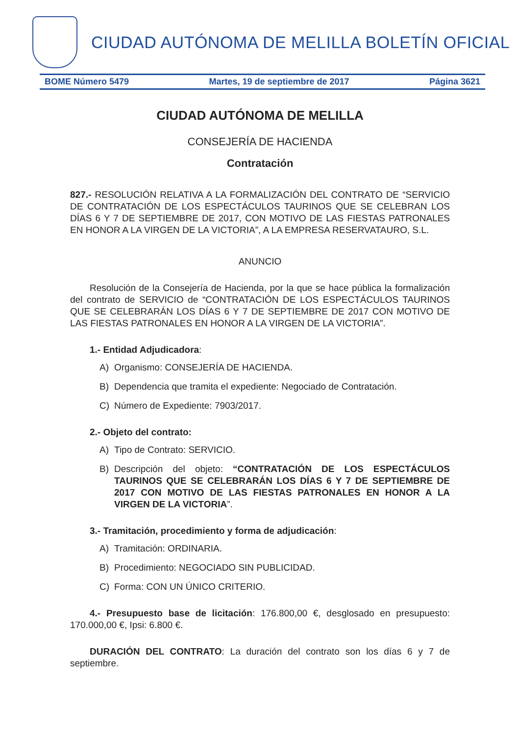CIUDAD AUTÓNOMA DE MELILLA BOLETÍN OFICIAL
BOME Número 5479 Martes, 19 de septiembre de 2017 Página 3621
CIUDAD AUTÓNOMA DE MELILLA
CONSEJERÍA DE HACIENDA
Contratación
827.- RESOLUCIÓN RELATIVA A LA FORMALIZACIÓN DEL CONTRATO DE “SERVICIO DE CONTRATACIÓN DE LOS ESPECTÁCULOS TAURINOS QUE SE CELEBRAN LOS DÍAS 6 Y 7 DE SEPTIEMBRE DE 2017, CON MOTIVO DE LAS FIESTAS PATRONALES EN HONOR A LA VIRGEN DE LA VICTORIA”, A LA EMPRESA RESERVATAURO, S.L.
ANUNCIO
Resolución de la Consejería de Hacienda, por la que se hace pública la formalización del contrato de SERVICIO de “CONTRATACIÓN DE LOS ESPECTÁCULOS TAURINOS QUE SE CELEBRARÁN LOS DÍAS 6 Y 7 DE SEPTIEMBRE DE 2017 CON MOTIVO DE LAS FIESTAS PATRONALES EN HONOR A LA VIRGEN DE LA VICTORIA”.
1.- Entidad Adjudicadora:
A) Organismo: CONSEJERÍA DE HACIENDA.
B) Dependencia que tramita el expediente: Negociado de Contratación.
C) Número de Expediente: 7903/2017.
2.- Objeto del contrato:
A) Tipo de Contrato: SERVICIO.
B) Descripción del objeto: “CONTRATACIÓN DE LOS ESPECTÁCULOS TAURINOS QUE SE CELEBRARÁN LOS DÍAS 6 Y 7 DE SEPTIEMBRE DE 2017 CON MOTIVO DE LAS FIESTAS PATRONALES EN HONOR A LA VIRGEN DE LA VICTORIA”.
3.- Tramitación, procedimiento y forma de adjudicación:
A) Tramitación: ORDINARIA.
B) Procedimiento: NEGOCIADO SIN PUBLICIDAD.
C) Forma: CON UN ÚNICO CRITERIO.
4.- Presupuesto base de licitación: 176.800,00 €, desglosado en presupuesto: 170.000,00 €, Ipsi: 6.800 €.
DURACIÓN DEL CONTRATO: La duración del contrato son los días 6 y 7 de septiembre.